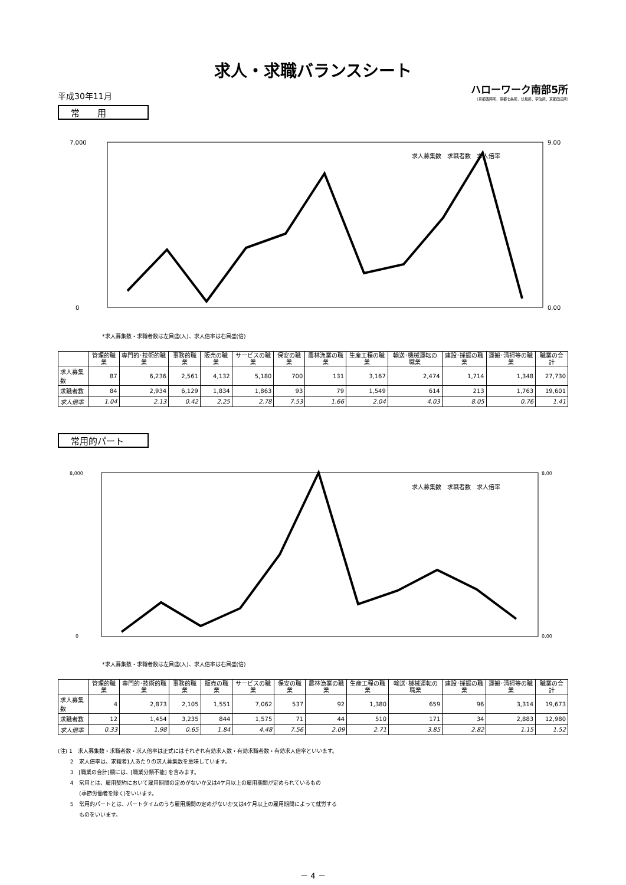求人・求職バランスシート
平成30年11月 ハローワーク南部5所
(京都西陣所、京都七条所、伏見所、宇治所、京都田辺所)
常　　用
7,000
0
9.00
0.00
求人募集数　求職者数　求人倍率
*求人募集数・求職者数は左目盛(人)、求人倍率は右目盛(倍)
| | 管理的職業 | 専門的･技術的職業 | 事務的職業 | 販売の職業 | サービスの職業 | 保安の職業 | 農林漁業の職業 | 生産工程の職業 | 輸送･機械運転の職業 | 建設･採掘の職業 | 運搬･清掃等の職業 | 職業の合計 |
| --- | --- | --- | --- | --- | --- | --- | --- | --- | --- | --- | --- | --- |
| 求人募集数 | 87 | 6,236 | 2,561 | 4,132 | 5,180 | 700 | 131 | 3,167 | 2,474 | 1,714 | 1,348 | 27,730 |
| 求職者数 | 84 | 2,934 | 6,129 | 1,834 | 1,863 | 93 | 79 | 1,549 | 614 | 213 | 1,763 | 19,601 |
| 求人倍率 | 1.04 | 2.13 | 0.42 | 2.25 | 2.78 | 7.53 | 1.66 | 2.04 | 4.03 | 8.05 | 0.76 | 1.41 |
常用的パート
8,000
0
8.00
0.00
求人募集数　求職者数　求人倍率
*求人募集数・求職者数は左目盛(人)、求人倍率は右目盛(倍)
| | 管理的職業 | 専門的･技術的職業 | 事務的職業 | 販売の職業 | サービスの職業 | 保安の職業 | 農林漁業の職業 | 生産工程の職業 | 輸送･機械運転の職業 | 建設･採掘の職業 | 運搬･清掃等の職業 | 職業の合計 |
| --- | --- | --- | --- | --- | --- | --- | --- | --- | --- | --- | --- | --- |
| 求人募集数 | 4 | 2,873 | 2,105 | 1,551 | 7,062 | 537 | 92 | 1,380 | 659 | 96 | 3,314 | 19,673 |
| 求職者数 | 12 | 1,454 | 3,235 | 844 | 1,575 | 71 | 44 | 510 | 171 | 34 | 2,883 | 12,980 |
| 求人倍率 | 0.33 | 1.98 | 0.65 | 1.84 | 4.48 | 7.56 | 2.09 | 2.71 | 3.85 | 2.82 | 1.15 | 1.52 |
(注) 1　求人募集数・求職者数・求人倍率は正式にはそれぞれ有効求人数・有効求職者数・有効求人倍率といいます。
　　 2　求人倍率は、求職者1人あたりの求人募集数を意味しています。
　　 3　[職業の合計]欄には、[職業分類不能] を含みます。
　　 4　常用とは、雇用契約において雇用期間の定めがないか又は4ケ月以上の雇用期間が定められているもの
　　　　(季節労働者を除く)をいいます。
　　 5　常用的パートとは、パートタイムのうち雇用期間の定めがないか又は4ケ月以上の雇用期間によって就労する
　　　　ものをいいます。
－ 4 －